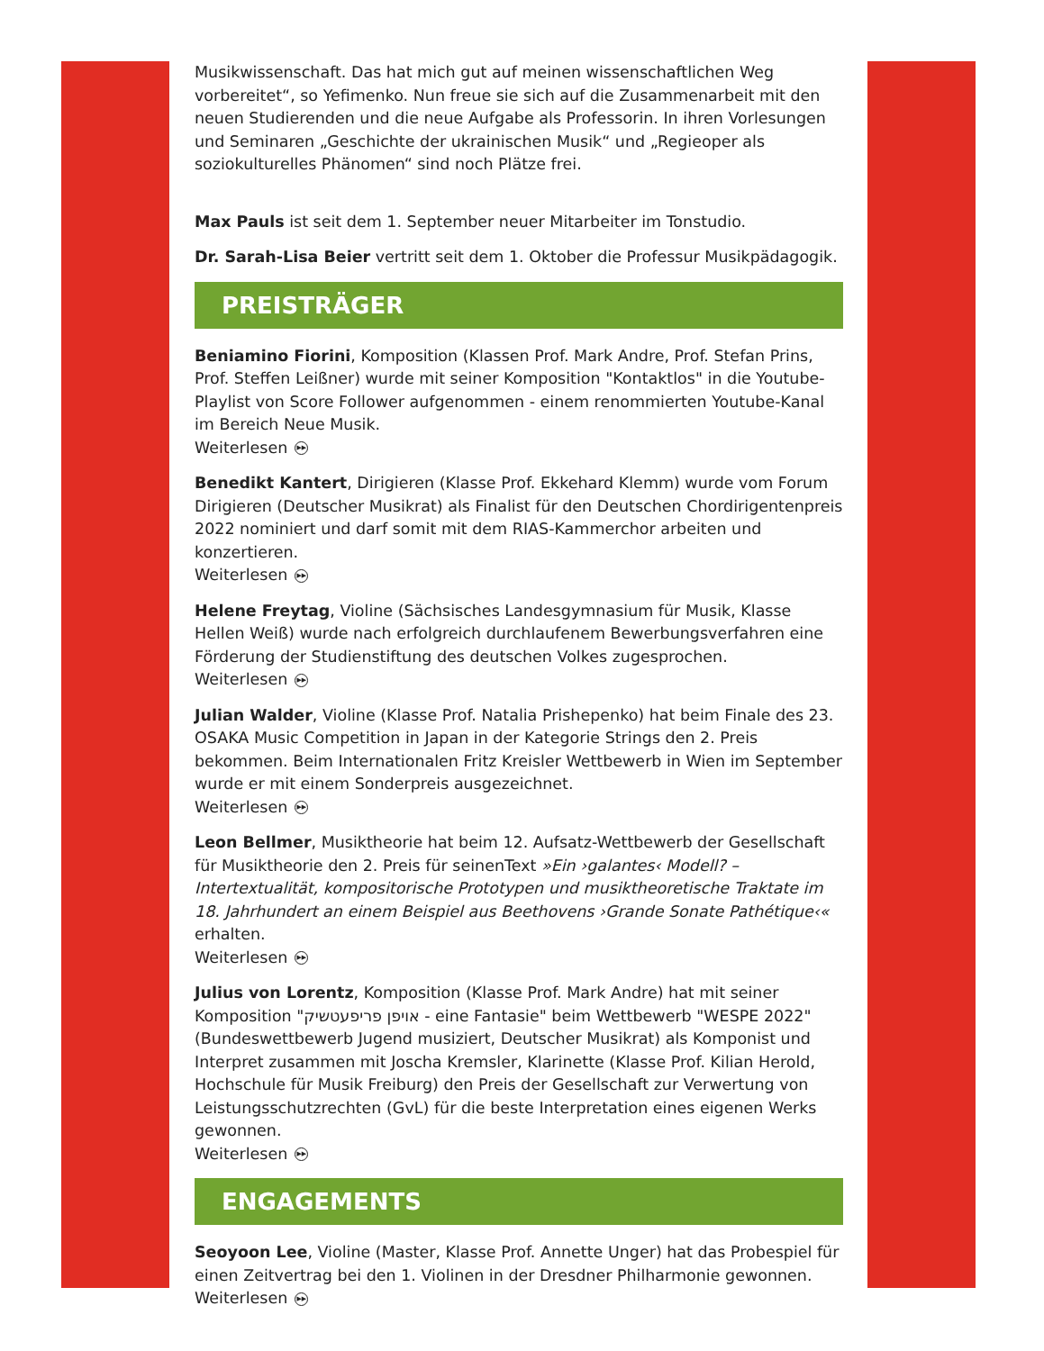Musikwissenschaft. Das hat mich gut auf meinen wissenschaftlichen Weg vorbereitet“, so Yefimenko. Nun freue sie sich auf die Zusammenarbeit mit den neuen Studierenden und die neue Aufgabe als Professorin. In ihren Vorlesungen und Seminaren „Geschichte der ukrainischen Musik“ und „Regieoper als soziokulturelles Phänomen“ sind noch Plätze frei.
Max Pauls ist seit dem 1. September neuer Mitarbeiter im Tonstudio.
Dr. Sarah-Lisa Beier vertritt seit dem 1. Oktober die Professur Musikpädagogik.
PREISTRÄGER
Beniamino Fiorini, Komposition (Klassen Prof. Mark Andre, Prof. Stefan Prins, Prof. Steffen Leißner) wurde mit seiner Komposition "Kontaktlos" in die Youtube-Playlist von Score Follower aufgenommen - einem renommierten Youtube-Kanal im Bereich Neue Musik.
Weiterlesen ▶▶
Benedikt Kantert, Dirigieren (Klasse Prof. Ekkehard Klemm) wurde vom Forum Dirigieren (Deutscher Musikrat) als Finalist für den Deutschen Chordirigentenpreis 2022 nominiert und darf somit mit dem RIAS-Kammerchor arbeiten und konzertieren.
Weiterlesen ▶▶
Helene Freytag, Violine (Sächsisches Landesgymnasium für Musik, Klasse Hellen Weiß) wurde nach erfolgreich durchlaufenem Bewerbungsverfahren eine Förderung der Studienstiftung des deutschen Volkes zugesprochen.
Weiterlesen ▶▶
Julian Walder, Violine (Klasse Prof. Natalia Prishepenko) hat beim Finale des 23. OSAKA Music Competition in Japan in der Kategorie Strings den 2. Preis bekommen. Beim Internationalen Fritz Kreisler Wettbewerb in Wien im September wurde er mit einem Sonderpreis ausgezeichnet.
Weiterlesen ▶▶
Leon Bellmer, Musiktheorie hat beim 12. Aufsatz-Wettbewerb der Gesellschaft für Musiktheorie den 2. Preis für seinenText »Ein ›galantes‹ Modell? – Intertextualität, kompositorische Prototypen und musiktheoretische Traktate im 18. Jahrhundert an einem Beispiel aus Beethovens ›Grande Sonate Pathétique‹« erhalten.
Weiterlesen ▶▶
Julius von Lorentz, Komposition (Klasse Prof. Mark Andre) hat mit seiner Komposition "אויפן פריפעטשיק - eine Fantasie" beim Wettbewerb "WESPE 2022" (Bundeswettbewerb Jugend musiziert, Deutscher Musikrat) als Komponist und Interpret zusammen mit Joscha Kremsler, Klarinette (Klasse Prof. Kilian Herold, Hochschule für Musik Freiburg) den Preis der Gesellschaft zur Verwertung von Leistungsschutzrechten (GvL) für die beste Interpretation eines eigenen Werks gewonnen.
Weiterlesen ▶▶
ENGAGEMENTS
Seoyoon Lee, Violine (Master, Klasse Prof. Annette Unger) hat das Probespiel für einen Zeitvertrag bei den 1. Violinen in der Dresdner Philharmonie gewonnen.
Weiterlesen ▶▶